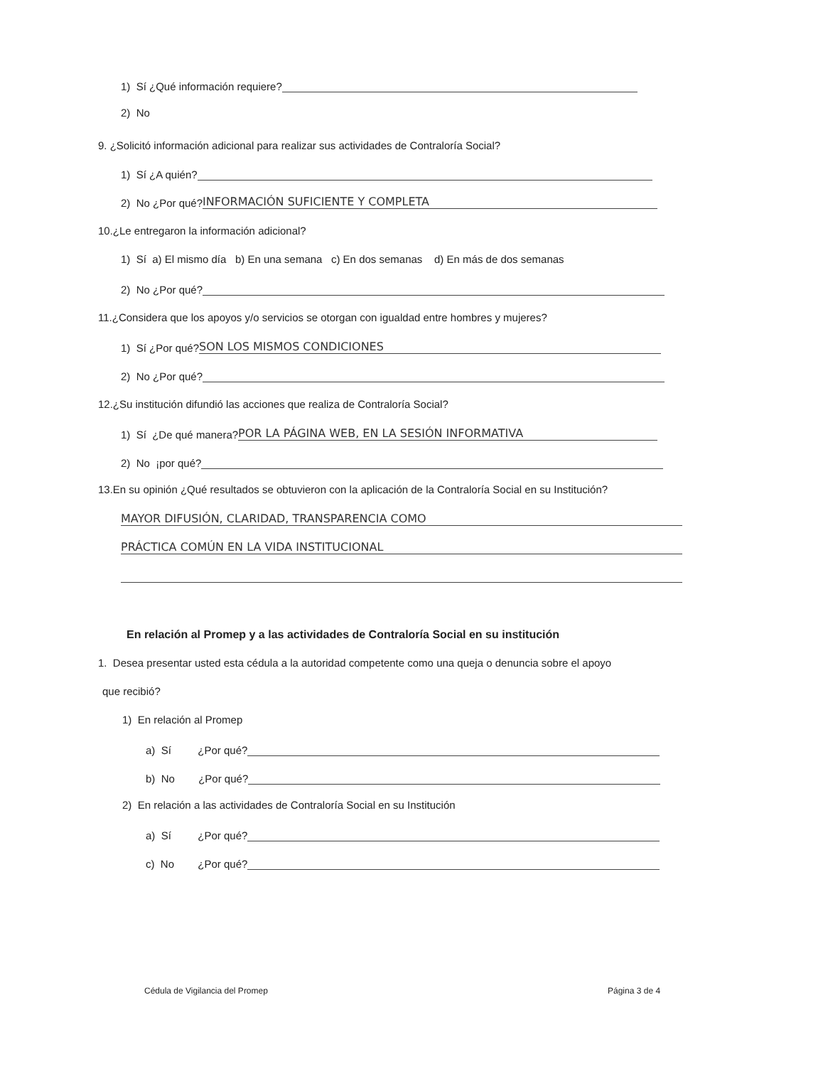1) Sí ¿Qué información requiere?
2) No
9. ¿Solicitó información adicional para realizar sus actividades de Contraloría Social?
1) Sí ¿A quién?
2) No ¿Por qué? INFORMACIÓN SUFICIENTE Y COMPLETA
10.¿Le entregaron la información adicional?
1) Sí a) El mismo día b) En una semana c) En dos semanas d) En más de dos semanas
2) No ¿Por qué?
11.¿Considera que los apoyos y/o servicios se otorgan con igualdad entre hombres y mujeres?
1) Sí ¿Por qué? SON LOS MISMOS CONDICIONES
2) No ¿Por qué?
12.¿Su institución difundió las acciones que realiza de Contraloría Social?
1) Sí ¿De qué manera? POR LA PÁGINA WEB, EN LA SESIÓN INFORMATIVA
2) No ¡por qué?
13.En su opinión ¿Qué resultados se obtuvieron con la aplicación de la Contraloría Social en su Institución?
MAYOR DIFUSIÓN, CLARIDAD, TRANSPARENCIA COMO
PRÁCTICA COMÚN EN LA VIDA INSTITUCIONAL
En relación al Promep y a las actividades de Contraloría Social en su institución
1. Desea presentar usted esta cédula a la autoridad competente como una queja o denuncia sobre el apoyo
que recibió?
1) En relación al Promep
a) Sí ¿Por qué?
b) No ¿Por qué?
2) En relación a las actividades de Contraloría Social en su Institución
a) Sí ¿Por qué?
c) No ¿Por qué?
Cédula de Vigilancia del Promep Página 3 de 4